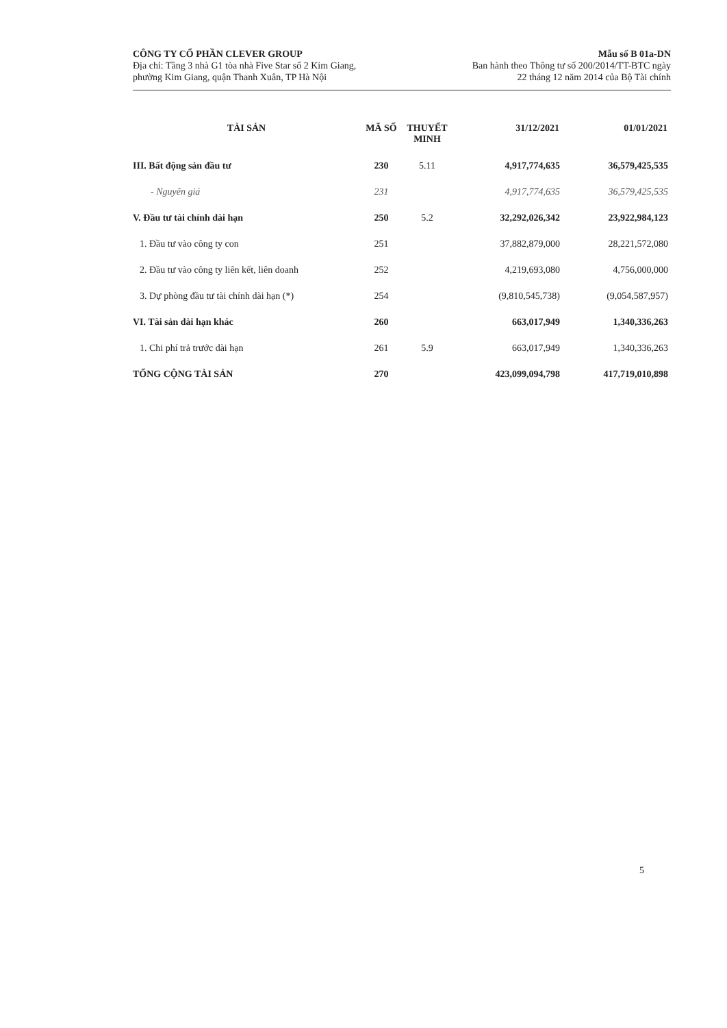CÔNG TY CỔ PHẦN CLEVER GROUP
Địa chỉ: Tầng 3 nhà G1 tòa nhà Five Star số 2 Kim Giang,
phường Kim Giang, quận Thanh Xuân, TP Hà Nội
Mẫu số B 01a-DN
Ban hành theo Thông tư số 200/2014/TT-BTC ngày
22 tháng 12 năm 2014 của Bộ Tài chính
| TÀI SẢN | MÃ SỐ | THUYẾT MINH | 31/12/2021 | 01/01/2021 |
| --- | --- | --- | --- | --- |
| III. Bất động sản đầu tư | 230 | 5.11 | 4,917,774,635 | 36,579,425,535 |
| - Nguyên giá | 231 | | 4,917,774,635 | 36,579,425,535 |
| V. Đầu tư tài chính dài hạn | 250 | 5.2 | 32,292,026,342 | 23,922,984,123 |
| 1. Đầu tư vào công ty con | 251 | | 37,882,879,000 | 28,221,572,080 |
| 2. Đầu tư vào công ty liên kết, liên doanh | 252 | | 4,219,693,080 | 4,756,000,000 |
| 3. Dự phòng đầu tư tài chính dài hạn (*) | 254 | | (9,810,545,738) | (9,054,587,957) |
| VI. Tài sản dài hạn khác | 260 | | 663,017,949 | 1,340,336,263 |
| 1. Chi phí trả trước dài hạn | 261 | 5.9 | 663,017,949 | 1,340,336,263 |
| TỔNG CỘNG TÀI SẢN | 270 | | 423,099,094,798 | 417,719,010,898 |
5